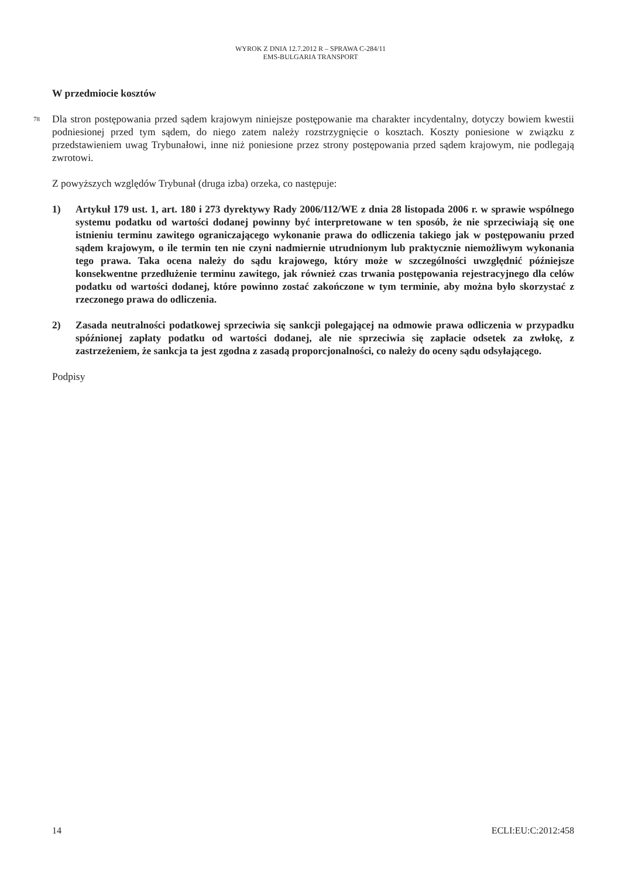WYROK Z DNIA 12.7.2012 R – SPRAWA C-284/11
EMS-BULGARIA TRANSPORT
W przedmiocie kosztów
78
Dla stron postępowania przed sądem krajowym niniejsze postępowanie ma charakter incydentalny, dotyczy bowiem kwestii podniesionej przed tym sądem, do niego zatem należy rozstrzygnięcie o kosztach. Koszty poniesione w związku z przedstawieniem uwag Trybunałowi, inne niż poniesione przez strony postępowania przed sądem krajowym, nie podlegają zwrotowi.
Z powyższych względów Trybunał (druga izba) orzeka, co następuje:
1) Artykuł 179 ust. 1, art. 180 i 273 dyrektywy Rady 2006/112/WE z dnia 28 listopada 2006 r. w sprawie wspólnego systemu podatku od wartości dodanej powinny być interpretowane w ten sposób, że nie sprzeciwiają się one istnieniu terminu zawitego ograniczającego wykonanie prawa do odliczenia takiego jak w postępowaniu przed sądem krajowym, o ile termin ten nie czyni nadmiernie utrudnionym lub praktycznie niemożliwym wykonania tego prawa. Taka ocena należy do sądu krajowego, który może w szczególności uwzględnić późniejsze konsekwentne przedłużenie terminu zawitego, jak również czas trwania postępowania rejestracyjnego dla celów podatku od wartości dodanej, które powinno zostać zakończone w tym terminie, aby można było skorzystać z rzeczonego prawa do odliczenia.
2) Zasada neutralności podatkowej sprzeciwia się sankcji polegającej na odmowie prawa odliczenia w przypadku spóźnionej zapłaty podatku od wartości dodanej, ale nie sprzeciwia się zapłacie odsetek za zwłokę, z zastrzeżeniem, że sankcja ta jest zgodna z zasadą proporcjonalności, co należy do oceny sądu odsyłającego.
Podpisy
14 ECLI:EU:C:2012:458